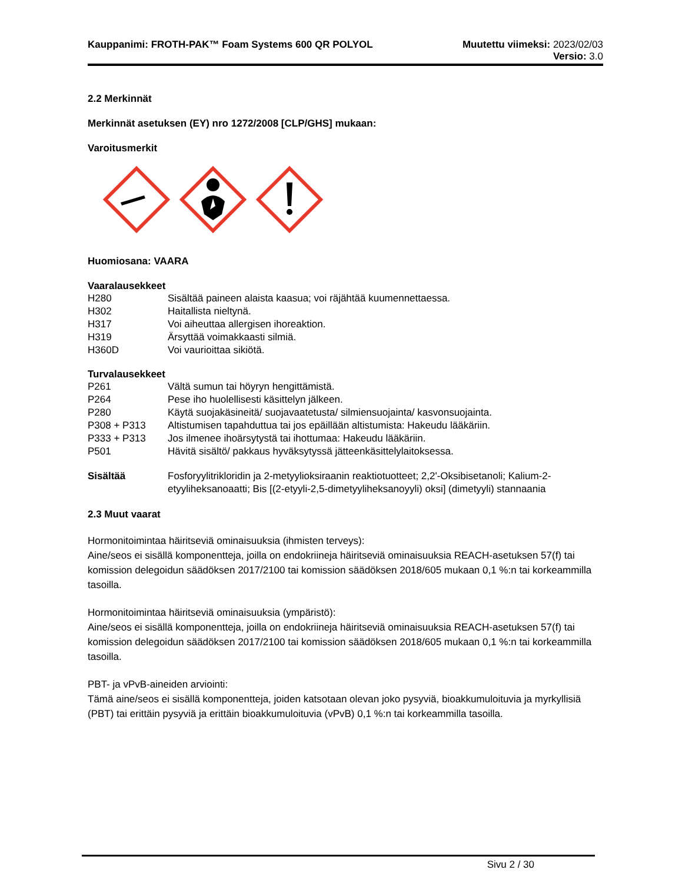Kauppanimi: FROTH-PAK™ Foam Systems 600 QR POLYOL
Muutettu viimeksi: 2023/02/03
Versio: 3.0
2.2 Merkinnät
Merkinnät asetuksen (EY) nro 1272/2008 [CLP/GHS] mukaan:
Varoitusmerkit
Huomiosana: VAARA
Vaaralausekkeet
| H280 | Sisältää paineen alaista kaasua; voi räjähtää kuumennettaessa. |
| H302 | Haitallista nieltynä. |
| H317 | Voi aiheuttaa allergisen ihoreaktion. |
| H319 | Ärsyttää voimakkaasti silmiä. |
| H360D | Voi vaurioittaa sikiötä. |
Turvalausekkeet
| P261 | Vältä sumun tai höyryn hengittämistä. |
| P264 | Pese iho huolellisesti käsittelyn jälkeen. |
| P280 | Käytä suojakäsineitä/ suojavaatetusta/ silmiensuojainta/ kasvonsuojainta. |
| P308 + P313 | Altistumisen tapahduttua tai jos epäillään altistumista: Hakeudu lääkäriin. |
| P333 + P313 | Jos ilmenee ihoärsytystä tai ihottumaa: Hakeudu lääkäriin. |
| P501 | Hävitä sisältö/ pakkaus hyväksytyssä jätteenkäsittelylaitoksessa. |
| Sisältää | Fosforyylitrikloridin ja 2-metyylioksiraanin reaktiotuotteet; 2,2'-Oksibisetanoli; Kalium-2-etyyliheksanoaatti; Bis [(2-etyyli-2,5-dimetyyliheksanoyyli) oksi] (dimetyyli) stannaania |
2.3 Muut vaarat
Hormonitoimintaa häiritseviä ominaisuuksia (ihmisten terveys):
Aine/seos ei sisällä komponentteja, joilla on endokriineja häiritseviä ominaisuuksia REACH-asetuksen 57(f) tai komission delegoidun säädöksen 2017/2100 tai komission säädöksen 2018/605 mukaan 0,1 %:n tai korkeammilla tasoilla.
Hormonitoimintaa häiritseviä ominaisuuksia (ympäristö):
Aine/seos ei sisällä komponentteja, joilla on endokriineja häiritseviä ominaisuuksia REACH-asetuksen 57(f) tai komission delegoidun säädöksen 2017/2100 tai komission säädöksen 2018/605 mukaan 0,1 %:n tai korkeammilla tasoilla.
PBT- ja vPvB-aineiden arviointi:
Tämä aine/seos ei sisällä komponentteja, joiden katsotaan olevan joko pysyviä, bioakkumuloituvia ja myrkyllisiä (PBT) tai erittäin pysyviä ja erittäin bioakkumuloituvia (vPvB) 0,1 %:n tai korkeammilla tasoilla.
Sivu 2 / 30